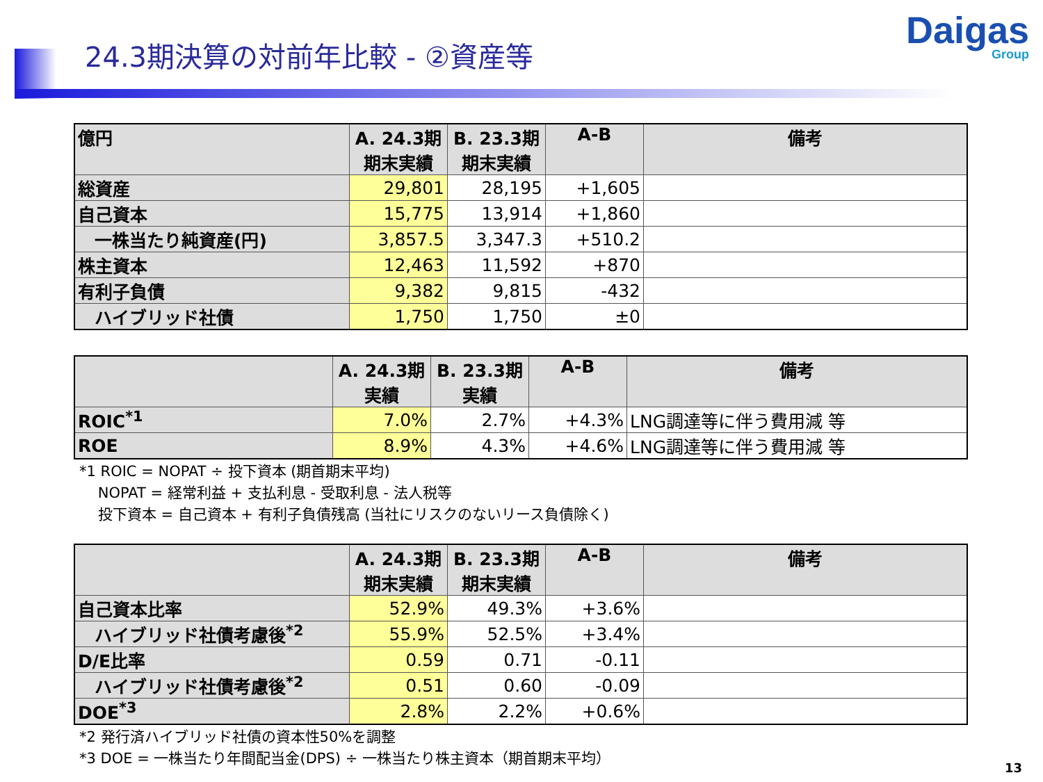24.3期決算の対前年比較 - ②資産等
Daigas
Group
| 億円 | A. 24.3期 期末実績 | B. 23.3期 期末実績 | A-B | 備考 |
| --- | --- | --- | --- | --- |
| 総資産 | 29,801 | 28,195 | +1,605 | |
| 自己資本 | 15,775 | 13,914 | +1,860 | |
| 一株当たり純資産(円) | 3,857.5 | 3,347.3 | +510.2 | |
| 株主資本 | 12,463 | 11,592 | +870 | |
| 有利子負債 | 9,382 | 9,815 | -432 | |
| ハイブリッド社債 | 1,750 | 1,750 | ±0 | |
| | A. 24.3期 実績 | B. 23.3期 実績 | A-B | 備考 |
| --- | --- | --- | --- | --- |
| ROIC<sup>*1</sup> | 7.0% | 2.7% | +4.3% | LNG調達等に伴う費用減 等 |
| ROE | 8.9% | 4.3% | +4.6% | LNG調達等に伴う費用減 等 |
*1 ROIC = NOPAT ÷ 投下資本 (期首期末平均)
NOPAT = 経常利益 + 支払利息 - 受取利息 - 法人税等
投下資本 = 自己資本 + 有利子負債残高 (当社にリスクのないリース負債除く)
| | A. 24.3期 期末実績 | B. 23.3期 期末実績 | A-B | 備考 |
| --- | --- | --- | --- | --- |
| 自己資本比率 | 52.9% | 49.3% | +3.6% | |
| ハイブリッド社債考慮後<sup>*2</sup> | 55.9% | 52.5% | +3.4% | |
| D/E比率 | 0.59 | 0.71 | -0.11 | |
| ハイブリッド社債考慮後<sup>*2</sup> | 0.51 | 0.60 | -0.09 | |
| DOE<sup>*3</sup> | 2.8% | 2.2% | +0.6% | |
*2 発行済ハイブリッド社債の資本性50%を調整
*3 DOE = 一株当たり年間配当金(DPS) ÷ 一株当たり株主資本（期首期末平均）
13